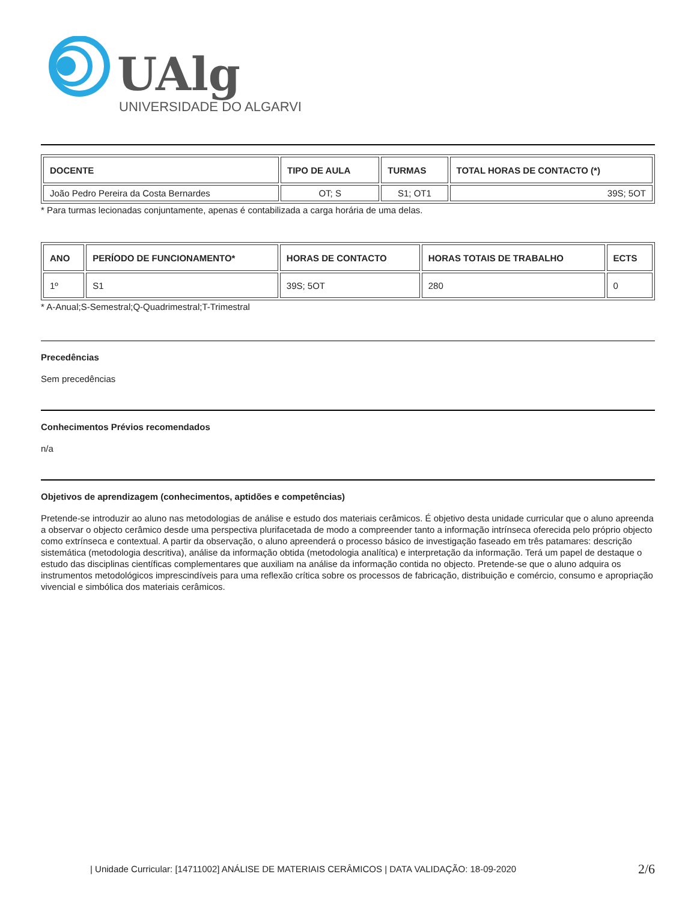UAlg
UNIVERSIDADE DO ALGARVE
| DOCENTE | TIPO DE AULA | TURMAS | TOTAL HORAS DE CONTACTO (*) |
| --- | --- | --- | --- |
| João Pedro Pereira da Costa Bernardes | OT; S | S1; OT1 | 39S; 5OT |
* Para turmas lecionadas conjuntamente, apenas é contabilizada a carga horária de uma delas.
| ANO | PERÍODO DE FUNCIONAMENTO* | HORAS DE CONTACTO | HORAS TOTAIS DE TRABALHO | ECTS |
| --- | --- | --- | --- | --- |
| 1º | S1 | 39S; 5OT | 280 | 0 |
* A-Anual;S-Semestral;Q-Quadrimestral;T-Trimestral
Precedências
Sem precedências
Conhecimentos Prévios recomendados
n/a
Objetivos de aprendizagem (conhecimentos, aptidões e competências)
Pretende-se introduzir ao aluno nas metodologias de análise e estudo dos materiais cerâmicos. É objetivo desta unidade curricular que o aluno apreenda a observar o objecto cerâmico desde uma perspectiva plurifacetada de modo a compreender tanto a informação intrínseca oferecida pelo próprio objecto como extrínseca e contextual. A partir da observação, o aluno apreenderá o processo básico de investigação faseado em três patamares: descrição sistemática (metodologia descritiva), análise da informação obtida (metodologia analítica) e interpretação da informação. Terá um papel de destaque o estudo das disciplinas científicas complementares que auxiliam na análise da informação contida no objecto. Pretende-se que o aluno adquira os instrumentos metodológicos imprescindíveis para uma reflexão crítica sobre os processos de fabricação, distribuição e comércio, consumo e apropriação vivencial e simbólica dos materiais cerâmicos.
| Unidade Curricular: [14711002] ANÁLISE DE MATERIAIS CERÂMICOS | DATA VALIDAÇÃO: 18-09-2020 2/6